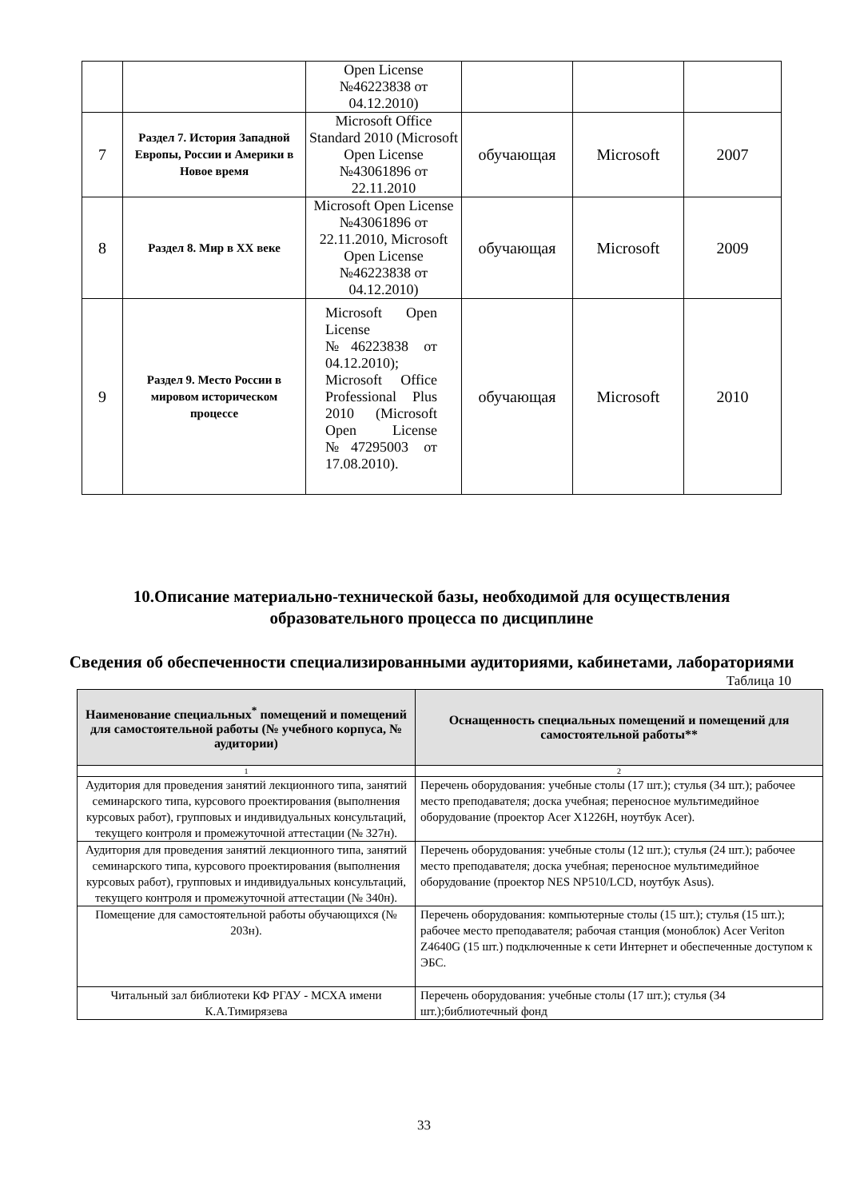| | | Open License №46223838 от 04.12.2010) | | | |
| 7 | Раздел 7. История Западной Европы, России и Америки в Новое время | Microsoft Office Standard 2010 (Microsoft Open License №43061896 от 22.11.2010 | обучающая | Microsoft | 2007 |
| 8 | Раздел 8. Мир в XX веке | Microsoft Open License №43061896 от 22.11.2010, Microsoft Open License №46223838 от 04.12.2010) | обучающая | Microsoft | 2009 |
| 9 | Раздел 9. Место России в мировом историческом процессе | Microsoft Open License №46223838 от 04.12.2010); Microsoft Office Professional Plus 2010 (Microsoft Open License №47295003 от 17.08.2010). | обучающая | Microsoft | 2010 |
10.Описание материально-технической базы, необходимой для осуществления образовательного процесса по дисциплине
Сведения об обеспеченности специализированными аудиториями, кабинетами, лабораториями
Таблица 10
| Наименование специальных<sup>*</sup> помещений и помещений для самостоятельной работы (№ учебного корпуса, № аудитории) | Оснащенность специальных помещений и помещений для самостоятельной работы** |
| --- | --- |
| 1 | 2 |
| Аудитория для проведения занятий лекционного типа, занятий семинарского типа, курсового проектирования (выполнения курсовых работ), групповых и индивидуальных консультаций, текущего контроля и промежуточной аттестации (№ 327н). | Перечень оборудования: учебные столы (17 шт.); стулья (34 шт.); рабочее место преподавателя; доска учебная; переносное мультимедийное оборудование (проектор Acer X1226H, ноутбук Acer). |
| Аудитория для проведения занятий лекционного типа, занятий семинарского типа, курсового проектирования (выполнения курсовых работ), групповых и индивидуальных консультаций, текущего контроля и промежуточной аттестации (№ 340н). | Перечень оборудования: учебные столы (12 шт.); стулья (24 шт.); рабочее место преподавателя; доска учебная; переносное мультимедийное оборудование (проектор NES NP510/LCD, ноутбук Asus). |
| Помещение для самостоятельной работы обучающихся (№ 203н). | Перечень оборудования: компьютерные столы (15 шт.); стулья (15 шт.); рабочее место преподавателя; рабочая станция (моноблок) Acer Veriton Z4640G (15 шт.) подключенные к сети Интернет и обеспеченные доступом к ЭБС. |
| Читальный зал библиотеки КФ РГАУ - МСХА имени К.А.Тимирязева | Перечень оборудования: учебные столы (17 шт.); стулья (34 шт.);библиотечный фонд |
33